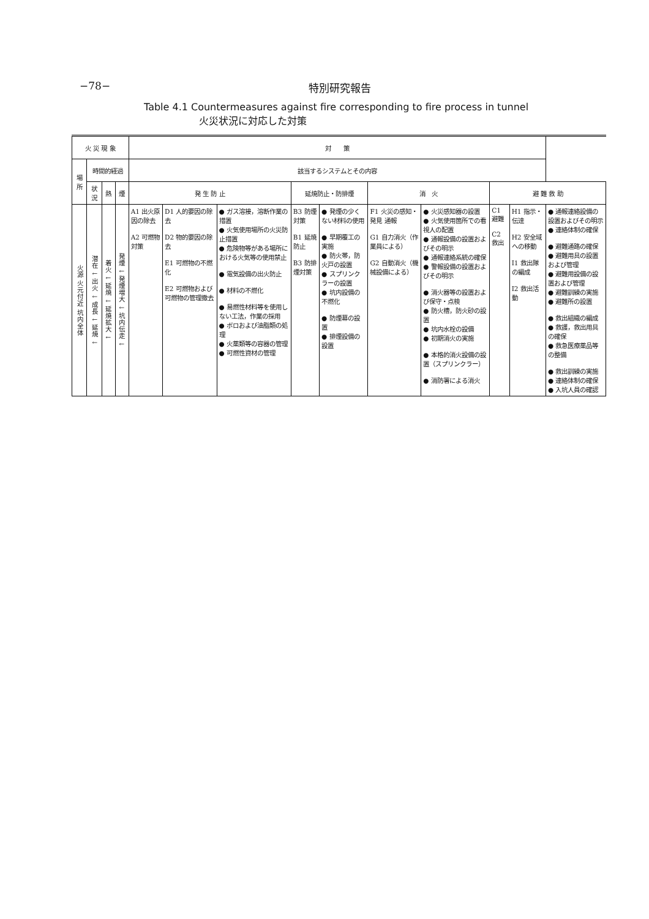−78− 特別研究報告
Table 4.1 Countermeasures against fire corresponding to fire process in tunnel
火災状況に対応した対策
| 火 災 現 象 | | | | 対 策 | | | | | | | | | |
| --- | --- | --- | --- | --- | --- | --- | --- | --- | --- | --- | --- | --- | --- |
| 場所 | 時間的経過 | | | 該当するシステムとその内容 | | | | | | | | | |
| | 状況 | 熱 | 煙 | 発 生 防 止 | | | 延焼防止・防排煙 | | 消 火 | | 避 難 救 助 | | |
| 火源 火元付近 坑内全体 | 潜在 ↓ 出火 ↓ 成長 ↓ 延焼 ↓ | 着火 ↓ 延焼 ↓ 延焼拡大 ↓ | 発煙 ↓ 発煙増大 ↓ 坑内伝走 ↓ | A1 出火原因の除去 A2 可燃物対策 | D1 人的要因の除去 D2 物的要因の除去 E1 可燃物の不燃化 E2 可燃物および可燃物の管理撤去 | ● ガス溶接，溶断作業の措置 ● 火気使用場所の火災防止措置 ● 危険物等がある場所における火気等の使用禁止 ● 電気設備の出火防止 ● 材料の不燃化 ● 易燃性材料等を使用しない工法，作業の採用 ● ボロおよび油脂類の処理 ● 火薬類等の容器の管理 ● 可燃性資材の管理 | B3 防煙対策 B1 延焼防止 B3 防排煙対策 | ● 発煙の少くない材料の使用 ● 早期覆工の実施 ● 防火帯，防火戸の設置 ● スプリンクラーの設置 ● 坑内設備の不燃化 ● 防煙幕の設置 ● 排煙設備の設置 | F1 火災の感知・発見 通報 G1 自力消火（作業員による） G2 自動消火（機械設備による） | ● 火災感知器の設置 ● 火気使用箇所での看視人の配置 ● 通報設備の設置およびその明示 ● 通報連絡系統の確保 ● 警報設備の設置およびその明示 ● 消火器等の設置および保守・点検 ● 防火槽，防火砂の設置 ● 坑内水栓の設備 ● 初期消火の実施 ● 本格的消火設備の設置（スプリンクラー） ● 消防署による消火 | C1 避難 C2 救出 | H1 指示・伝達 H2 安全域への移動 I1 救出隊の編成 I2 救出活動 | ● 通報連絡設備の設置およびその明示 ● 連絡体制の確保 ● 避難通路の確保 ● 避難用具の設置および管理 ● 避難用設備の設置および管理 ● 避難訓練の実施 ● 避難所の設置 ● 救出組織の編成 ● 救護，救出用具の確保 ● 救急医療薬品等の整備 ● 救出訓練の実施 ● 連絡体制の確保 ● 入坑人員の確認 |